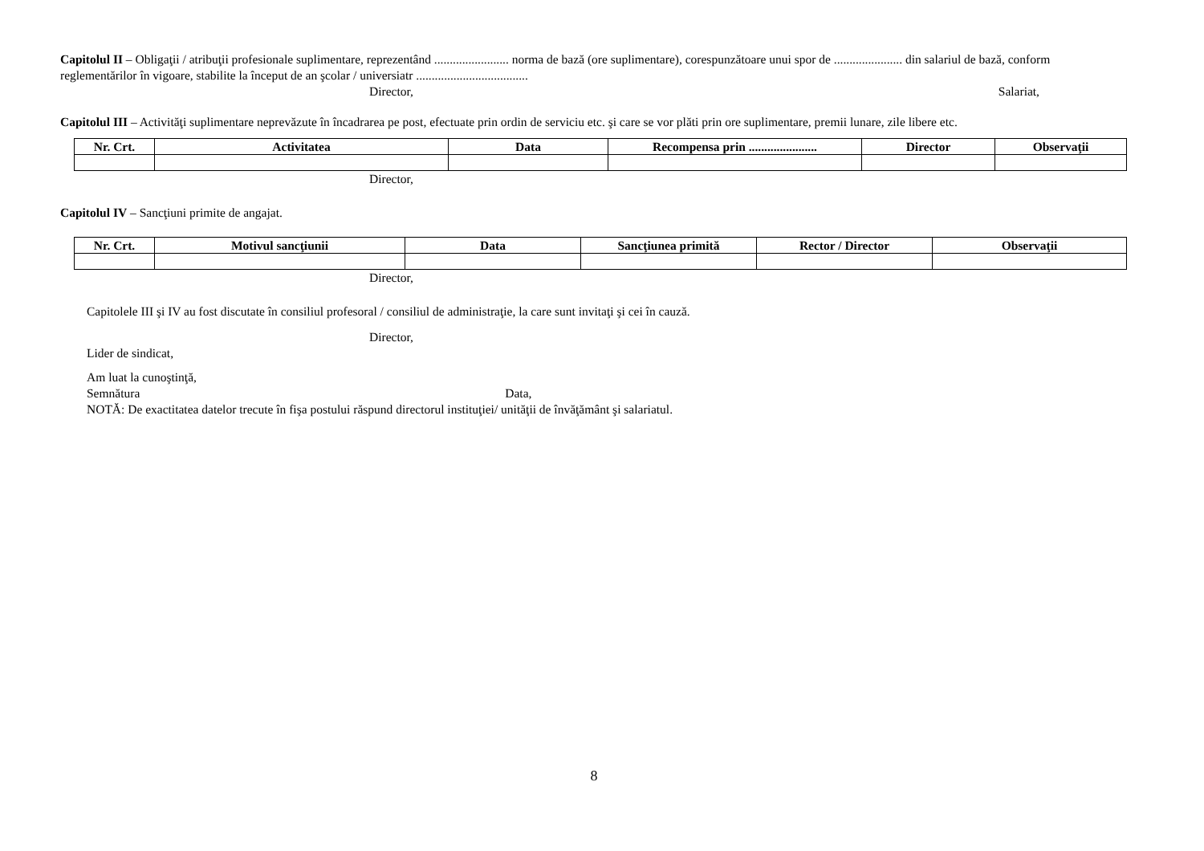Capitolul II – Obligaţii / atribuţii profesionale suplimentare, reprezentând ........................ norma de bază (ore suplimentare), corespunzătoare unui spor de ...................... din salariul de bază, conform reglementărilor în vigoare, stabilite la început de an şcolar / universiatr ....................................
Director, Salariat,
Capitolul III – Activităţi suplimentare neprevăzute în încadrarea pe post, efectuate prin ordin de serviciu etc. şi care se vor plăti prin ore suplimentare, premii lunare, zile libere etc.
| Nr. Crt. | Activitatea | Data | Recompensa prin ...................... | Director | Observaţii |
| --- | --- | --- | --- | --- | --- |
Director,
Capitolul IV – Sancţiuni primite de angajat.
| Nr. Crt. | Motivul sancţiunii | Data | Sancţiunea primită | Rector / Director | Observaţii |
| --- | --- | --- | --- | --- | --- |
Director,
Capitolele III şi IV au fost discutate în consiliul profesoral / consiliul de administraţie, la care sunt invitaţi şi cei în cauză.
Director,
Lider de sindicat,
Am luat la cunoştinţă,
Semnătura Data,
NOTĂ: De exactitatea datelor trecute în fişa postului răspund directorul instituţiei/ unităţii de învăţământ şi salariatul.
8